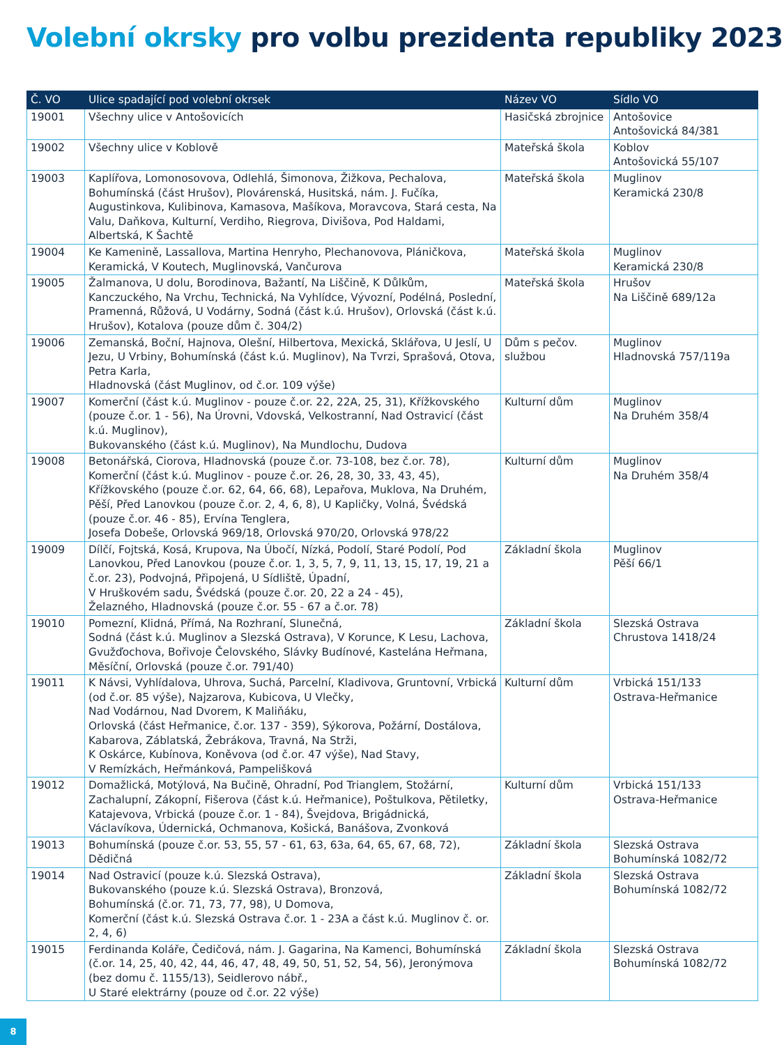Volební okrsky pro volbu prezidenta republiky 2023
| Č. VO | Ulice spadající pod volební okrsek | Název VO | Sídlo VO |
| --- | --- | --- | --- |
| 19001 | Všechny ulice v Antošovicích | Hasičská zbrojnice | Antošovice Antošovická 84/381 |
| 19002 | Všechny ulice v Koblově | Mateřská škola | Koblov Antošovická 55/107 |
| 19003 | Kaplířova, Lomonosovova, Odlehlá, Šimonova, Žižkova, Pechalova, Bohumínská (část Hrušov), Plovárenská, Husitská, nám. J. Fučíka, Augustinkova, Kulibinova, Kamasova, Mašíkova, Moravcova, Stará cesta, Na Valu, Daňkova, Kulturní, Verdiho, Riegrova, Divišova, Pod Haldami, Albertská, K Šachtě | Mateřská škola | Muglinov Keramická 230/8 |
| 19004 | Ke Kamenině, Lassallova, Martina Henryho, Plechanovova, Pláničkova, Keramická, V Koutech, Muglinovská, Vančurova | Mateřská škola | Muglinov Keramická 230/8 |
| 19005 | Žalmanova, U dolu, Borodinova, Bažantí, Na Liščině, K Důlkům, Kanczuckého, Na Vrchu, Technická, Na Vyhlídce, Vývozní, Podélná, Poslední, Pramenná, Růžová, U Vodárny, Sodná (část k.ú. Hrušov), Orlovská (část k.ú. Hrušov), Kotalova (pouze dům č. 304/2) | Mateřská škola | Hrušov Na Liščině 689/12a |
| 19006 | Zemanská, Boční, Hajnova, Olešní, Hilbertova, Mexická, Sklářova, U Jeslí, U Jezu, U Vrbiny, Bohumínská (část k.ú. Muglinov), Na Tvrzi, Sprašová, Otova, Petra Karla, Hladnovská (část Muglinov, od č.or. 109 výše) | Dům s pečov. službou | Muglinov Hladnovská 757/119a |
| 19007 | Komerční (část k.ú. Muglinov - pouze č.or. 22, 22A, 25, 31), Křížkovského (pouze č.or. 1 - 56), Na Úrovni, Vdovská, Velkostranní, Nad Ostravicí (část k.ú. Muglinov), Bukovanského (část k.ú. Muglinov), Na Mundlochu, Dudova | Kulturní dům | Muglinov Na Druhém 358/4 |
| 19008 | Betonářská, Ciorova, Hladnovská (pouze č.or. 73-108, bez č.or. 78), Komerční (část k.ú. Muglinov - pouze č.or. 26, 28, 30, 33, 43, 45), Křížkovského (pouze č.or. 62, 64, 66, 68), Lepařova, Muklova, Na Druhém, Pěší, Před Lanovkou (pouze č.or. 2, 4, 6, 8), U Kapličky, Volná, Švédská (pouze č.or. 46 - 85), Ervína Tenglera, Josefa Dobeše, Orlovská 969/18, Orlovská 970/20, Orlovská 978/22 | Kulturní dům | Muglinov Na Druhém 358/4 |
| 19009 | Dílčí, Fojtská, Kosá, Krupova, Na Úbočí, Nízká, Podolí, Staré Podolí, Pod Lanovkou, Před Lanovkou (pouze č.or. 1, 3, 5, 7, 9, 11, 13, 15, 17, 19, 21 a č.or. 23), Podvojná, Připojená, U Sídliště, Úpadní, V Hruškovém sadu, Švédská (pouze č.or. 20, 22 a 24 - 45), Želazného, Hladnovská (pouze č.or. 55 - 67 a č.or. 78) | Základní škola | Muglinov Pěší 66/1 |
| 19010 | Pomezní, Klidná, Přímá, Na Rozhraní, Slunečná, Sodná (část k.ú. Muglinov a Slezská Ostrava), V Korunce, K Lesu, Lachova, Gvužďochova, Bořivoje Čelovského, Slávky Budínové, Kastelána Heřmana, Měsíční, Orlovská (pouze č.or. 791/40) | Základní škola | Slezská Ostrava Chrustova 1418/24 |
| 19011 | K Návsi, Vyhlídalova, Uhrova, Suchá, Parcelní, Kladivova, Gruntovní, Vrbická (od č.or. 85 výše), Najzarova, Kubicova, U Vlečky, Nad Vodárnou, Nad Dvorem, K Maliňáku, Orlovská (část Heřmanice, č.or. 137 - 359), Sýkorova, Požární, Dostálova, Kabarova, Záblatská, Žebrákova, Travná, Na Strži, K Oskárce, Kubínova, Koněvova (od č.or. 47 výše), Nad Stavy, V Remízkách, Heřmánková, Pampelišková | Kulturní dům | Vrbická 151/133 Ostrava-Heřmanice |
| 19012 | Domažlická, Motýlová, Na Bučině, Ohradní, Pod Trianglem, Stožární, Zachalupní, Zákopní, Fišerova (část k.ú. Heřmanice), Poštulkova, Pětiletky, Katajevova, Vrbická (pouze č.or. 1 - 84), Švejdova, Brigádnická, Václavíkova, Údernická, Ochmanova, Košická, Banášova, Zvonková | Kulturní dům | Vrbická 151/133 Ostrava-Heřmanice |
| 19013 | Bohumínská (pouze č.or. 53, 55, 57 - 61, 63, 63a, 64, 65, 67, 68, 72), Dědičná | Základní škola | Slezská Ostrava Bohumínská 1082/72 |
| 19014 | Nad Ostravicí (pouze k.ú. Slezská Ostrava), Bukovanského (pouze k.ú. Slezská Ostrava), Bronzová, Bohumínská (č.or. 71, 73, 77, 98), U Domova, Komerční (část k.ú. Slezská Ostrava č.or. 1 - 23A a část k.ú. Muglinov č. or. 2, 4, 6) | Základní škola | Slezská Ostrava Bohumínská 1082/72 |
| 19015 | Ferdinanda Koláře, Čedičová, nám. J. Gagarina, Na Kamenci, Bohumínská (č.or. 14, 25, 40, 42, 44, 46, 47, 48, 49, 50, 51, 52, 54, 56), Jeronýmova (bez domu č. 1155/13), Seidlerovo nábř., U Staré elektrárny (pouze od č.or. 22 výše) | Základní škola | Slezská Ostrava Bohumínská 1082/72 |
8